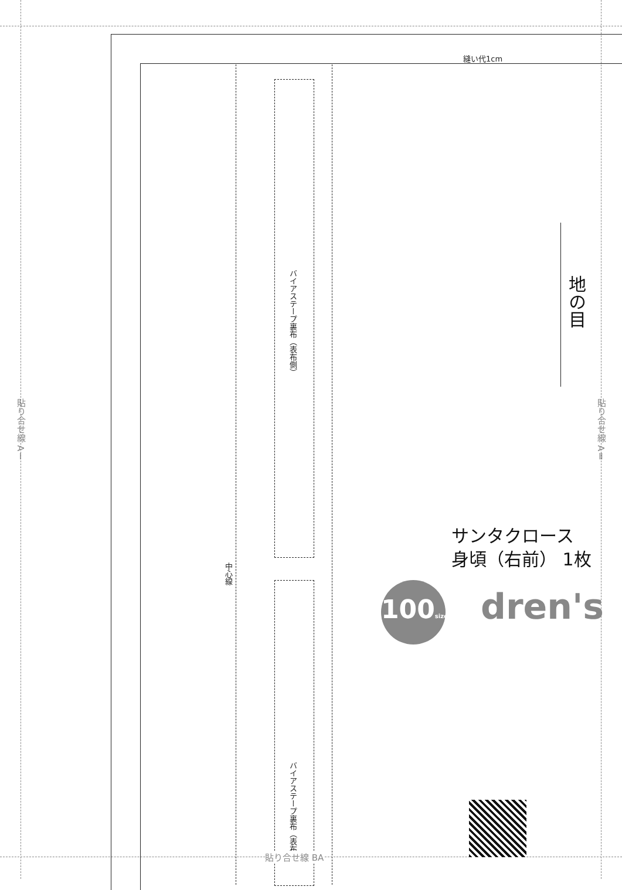縫い代1cm
バイアステープ裏布（表布側）
バイアステープ裏布（表布側）
中心線
地の目
貼り合せ線 AⅠ
貼り合せ線 AⅡ
貼り合せ線 BA
サンタクロース
身頃（右前） 1枚
dren's
100size